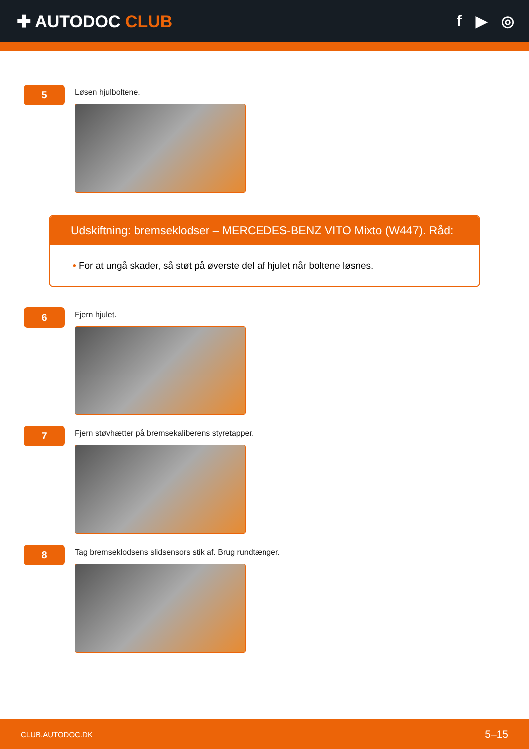✚ AUTODOC CLUB f ▶ ◎
5
Løsen hjulboltene.
Udskiftning: bremseklodser – MERCEDES-BENZ VITO Mixto (W447). Råd:
• For at ungå skader, så støt på øverste del af hjulet når boltene løsnes.
6
Fjern hjulet.
7
Fjern støvhætter på bremsekaliberens styretapper.
8
Tag bremseklodsens slidsensors stik af. Brug rundtænger.
CLUB.AUTODOC.DK 5–15